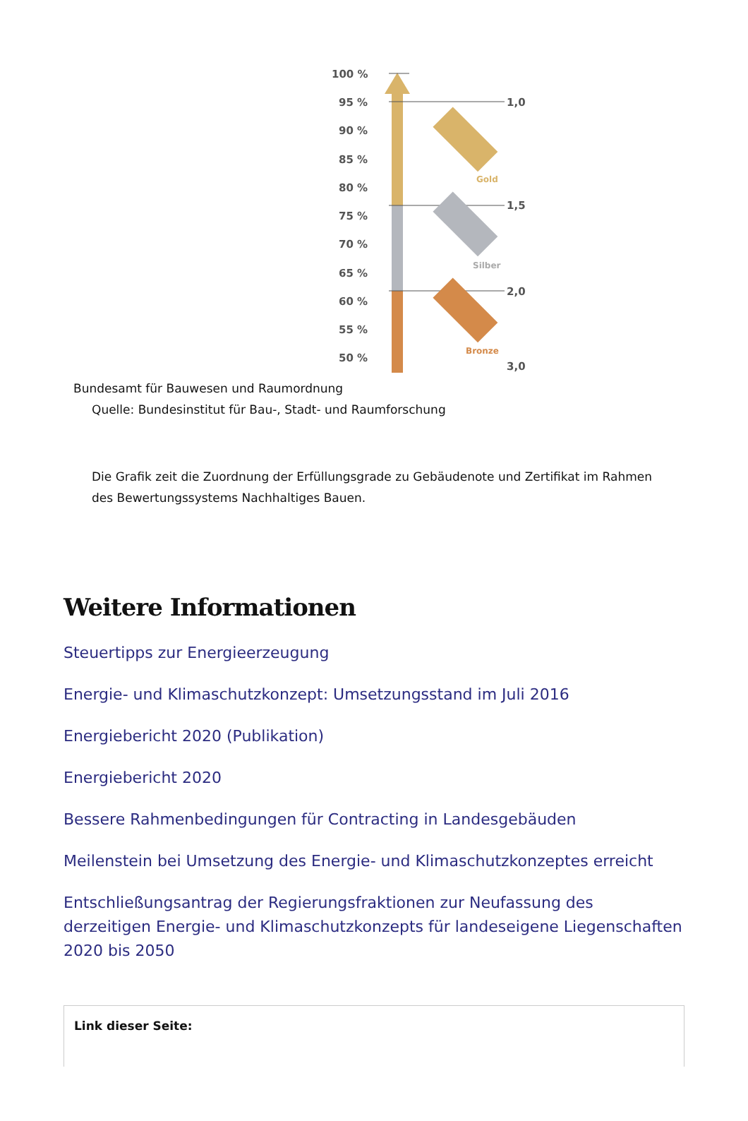100 %
95 %
90 %
85 %
80 %
75 %
70 %
65 %
60 %
55 %
50 %
1,0
1,5
2,0
3,0
Gold
Silber
Bronze
Bundesamt für Bauwesen und Raumordnung
Quelle: Bundesinstitut für Bau-, Stadt- und Raumforschung
Die Grafik zeit die Zuordnung der Erfüllungsgrade zu Gebäudenote und Zertifikat im Rahmen des Bewertungssystems Nachhaltiges Bauen.
Weitere Informationen
Steuertipps zur Energieerzeugung
Energie- und Klimaschutzkonzept: Umsetzungsstand im Juli 2016
Energiebericht 2020 (Publikation)
Energiebericht 2020
Bessere Rahmenbedingungen für Contracting in Landesgebäuden
Meilenstein bei Umsetzung des Energie- und Klimaschutzkonzeptes erreicht
Entschließungsantrag der Regierungsfraktionen zur Neufassung des derzeitigen Energie- und Klimaschutzkonzepts für landeseigene Liegenschaften 2020 bis 2050
Link dieser Seite: